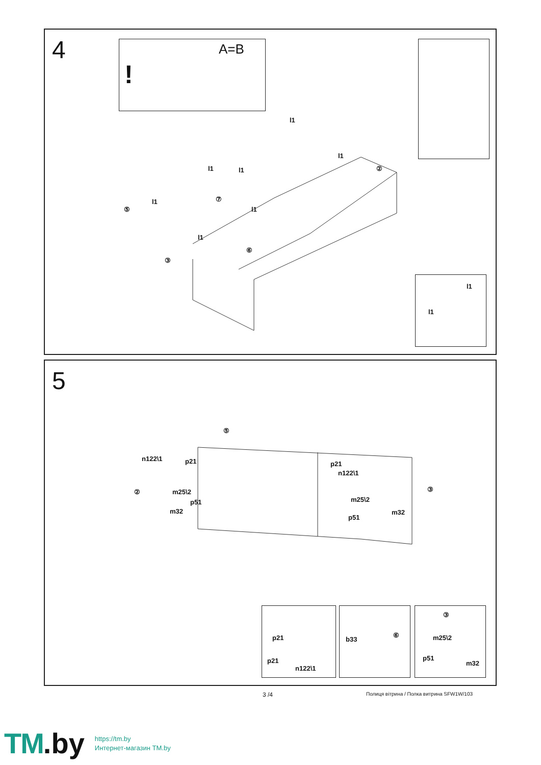4
A=B!
l1
l1
l1
l1 l1
l1
l1
l1
l1
⑦
②
⑤
③
⑥
5
⑤
n122\1 p21 p21
n122\1
② ③ m25\2
p51
m32
m25\2
p51
m32
p21
p21
n122\1
b33
⑥
③
m25\2
p51
m32
3 /4
Полиця вітрина / Полка витрина SFW1W/103
TM.by
https://tm.by
Интернет-магазин TM.by